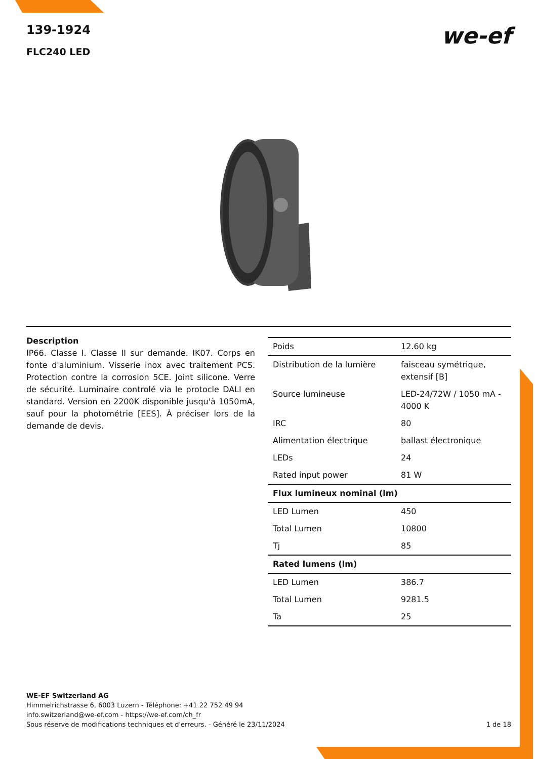139-1924
FLC240 LED
we-ef
Description
IP66. Classe I. Classe II sur demande. IK07. Corps en fonte d'aluminium. Visserie inox avec traitement PCS. Protection contre la corrosion 5CE. Joint silicone. Verre de sécurité. Luminaire controlé via le protocle DALI en standard. Version en 2200K disponible jusqu'à 1050mA, sauf pour la photométrie [EES]. À préciser lors de la demande de devis.
| Poids | 12.60 kg |
| Distribution de la lumière | faisceau symétrique, extensif [B] |
| Source lumineuse | LED-24/72W / 1050 mA - 4000 K |
| IRC | 80 |
| Alimentation électrique | ballast électronique |
| LEDs | 24 |
| Rated input power | 81 W |
| Flux lumineux nominal (lm) | |
| LED Lumen | 450 |
| Total Lumen | 10800 |
| Tj | 85 |
| Rated lumens (lm) | |
| LED Lumen | 386.7 |
| Total Lumen | 9281.5 |
| Ta | 25 |
WE-EF Switzerland AG
Himmelrichstrasse 6, 6003 Luzern - Téléphone: +41 22 752 49 94
info.switzerland@we-ef.com - https://we-ef.com/ch_fr
Sous réserve de modifications techniques et d'erreurs. - Généré le 23/11/2024 1 de 18